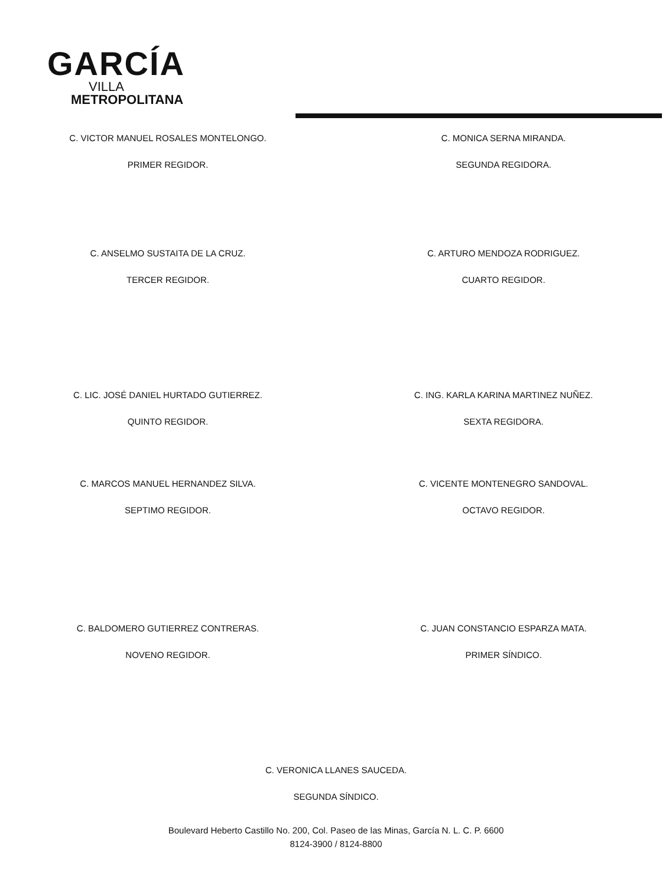GARCÍA
VILLA
METROPOLITANA
C. VICTOR MANUEL ROSALES MONTELONGO.
PRIMER REGIDOR.
C. MONICA SERNA MIRANDA.
SEGUNDA REGIDORA.
C. ANSELMO SUSTAITA DE LA CRUZ.
TERCER REGIDOR.
C. ARTURO MENDOZA RODRIGUEZ.
CUARTO REGIDOR.
C. LIC. JOSÉ DANIEL HURTADO GUTIERREZ.
QUINTO REGIDOR.
C. ING. KARLA KARINA MARTINEZ NUÑEZ.
SEXTA REGIDORA.
C. MARCOS MANUEL HERNANDEZ SILVA.
SEPTIMO REGIDOR.
C. VICENTE MONTENEGRO SANDOVAL.
OCTAVO REGIDOR.
C. BALDOMERO GUTIERREZ CONTRERAS.
NOVENO REGIDOR.
C. JUAN CONSTANCIO ESPARZA MATA.
PRIMER SÍNDICO.
C. VERONICA LLANES SAUCEDA.
SEGUNDA SÍNDICO.
Boulevard Heberto Castillo No. 200, Col. Paseo de las Minas, García N. L. C. P. 6600
8124-3900 / 8124-8800